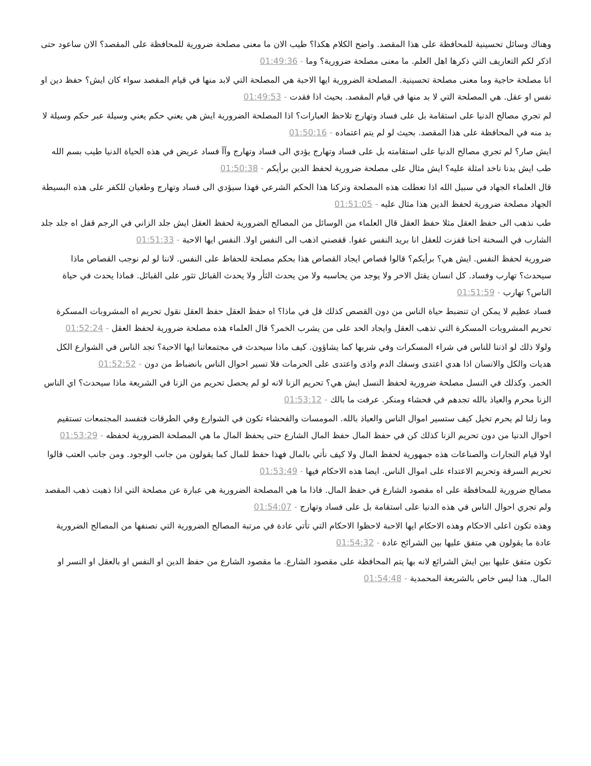وهناك وسائل تحسينية للمحافظة على هذا المقصد. واضح الكلام هكذا؟ طيب الان ما معنى مصلحة ضرورية للمحافظة على المقصد؟ الان ساعود حتى اذكر لكم التعاريف التي ذكرها اهل العلم. ما معنى مصلحة ضرورية؟ وما - 01:49:36
انا مصلحة حاجية وما معنى مصلحة تحسينية. المصلحة الضرورية ايها الاحبة هي المصلحة التي لابد منها في قيام المقصد سواء كان ايش؟ حفظ دين او نفس او عقل. هي المصلحة التي لا بد منها في قيام المقصد. بحيث اذا فقدت - 01:49:53
لم تجري مصالح الدنيا على استقامة بل على فساد وتهارج تلاحظ العبارات؟ اذا المصلحة الضرورية ايش هي يعني حكم يعني وسيلة عبر حكم وسيلة لا بد منه في المحافظة على هذا المقصد. بحيث لو لم يتم اعتماده - 01:50:16
ايش صار؟ لم تجري مصالح الدنيا على استقامته بل على فساد وتهارج يؤدي الى فساد وتهارج وآآ فساد عريض في هذه الحياة الدنيا طيب بسم الله طب ايش بدنا ناخد امثلة عليه؟ ايش مثال على مصلحة ضرورية لحفظ الدين برأيكم - 01:50:38
قال العلماء الجهاد في سبيل الله اذا تعطلت هذه المصلحة وتركنا هذا الحكم الشرعي فهذا سيؤدي الى فساد وتهارج وطغيان للكفر على هذه البسيطة الجهاد مصلحة ضرورية لحفظ الدين هذا مثال عليه - 01:51:05
طب نذهب الى حفظ العقل مثلا حفظ العقل قال العلماء من الوسائل من المصالح الضرورية لحفظ العقل ايش جلد الزاني في الرجم قفل اه جلد جلد الشارب في السخنة احنا قفزت للعقل انا بريد النفس عفوا. قفصني اذهب الى النفس اولا. النفس ايها الاحبة - 01:51:33
ضرورية لحفظ النفس. ايش هي؟ برأيكم؟ قالوا قصاص ايجاد القصاص هذا بحكم مصلحة للحفاظ على النفس. لاننا لو لم نوجب القصاص ماذا سيحدث؟ تهارب وفساد. كل انسان يقتل الاخر ولا يوجد من يحاسبه ولا من يحدث الثأر ولا يحدث القبائل تثور على القبائل. فماذا يحدث في حياة الناس؟ تهارب - 01:51:59
فساد عظيم لا يمكن ان تنضبط حياة الناس من دون القصص كذلك قل في ماذا؟ اه حفظ العقل حفظ العقل نقول تحريم اه المشروبات المسكرة تحريم المشروبات المسكرة التي تذهب العقل وايجاد الحد على من يشرب الخمر؟ قال العلماء هذه مصلحة ضرورية لحفظ العقل - 01:52:24
ولولا ذلك لو اذننا للناس في شراء المسكرات وفي شربها كما يشاؤون. كيف ماذا سيحدث في مجتمعاتنا ايها الاحبة؟ تجد الناس في الشوارع الكل هديات والكل والانسان اذا هدي اعتدى وسفك الدم واذى واعتدى على الحرمات فلا تسير احوال الناس بانضباط من دون - 01:52:52
الخمر. وكذلك في النسل مصلحة ضرورية لحفظ النسل ايش هي؟ تحريم الزنا لانه لو لم يحصل تحريم من الزنا في الشريعة ماذا سيحدث؟ اي الناس الزنا محرم والعياذ بالله تجدهم في فحشاء ومنكر. عرفت ما بالك - 01:53:12
وما زلنا لم يحرم تخيل كيف ستسير اموال الناس والعياذ بالله. المومسات والفحشاء تكون في الشوارع وفي الطرقات فتفسد المجتمعات تستقيم احوال الدنيا من دون تحريم الزنا كذلك كن في حفظ المال حفظ المال الشارع حتى يحفظ المال ما هي المصلحة الضرورية لحفظه - 01:53:29
اولا قيام التجارات والصناعات هذه جمهورية لحفظ المال ولا كيف نأتي بالمال فهذا حفظ للمال كما يقولون من جانب الوجود. ومن جانب العتب قالوا تحريم السرقة وتحريم الاعتداء على اموال الناس. ايضا هذه الاحكام فيها - 01:53:49
مصالح ضرورية للمحافظة على اه مقصود الشارع في حفظ المال. فاذا ما هي المصلحة الضرورية هي عبارة عن مصلحة التي اذا ذهبت ذهب المقصد ولم تجري احوال الناس في هذه الدنيا على استقامة بل على فساد وتهارج - 01:54:07
وهذه تكون اعلى الاحكام وهذه الاحكام ايها الاحبة لاحظوا الاحكام التي تأتي عادة في مرتبة المصالح الضرورية التي نصنفها من المصالح الضرورية عادة ما يقولون هي متفق عليها بين الشرائح عادة - 01:54:32
تكون متفق عليها بين ايش الشرائع لانه بها يتم المحافظة على مقصود الشارع. ما مقصود الشارع من حفظ الدين او النفس او بالعقل او النسر او المال. هذا ليس خاص بالشريعة المحمدية - 01:54:48